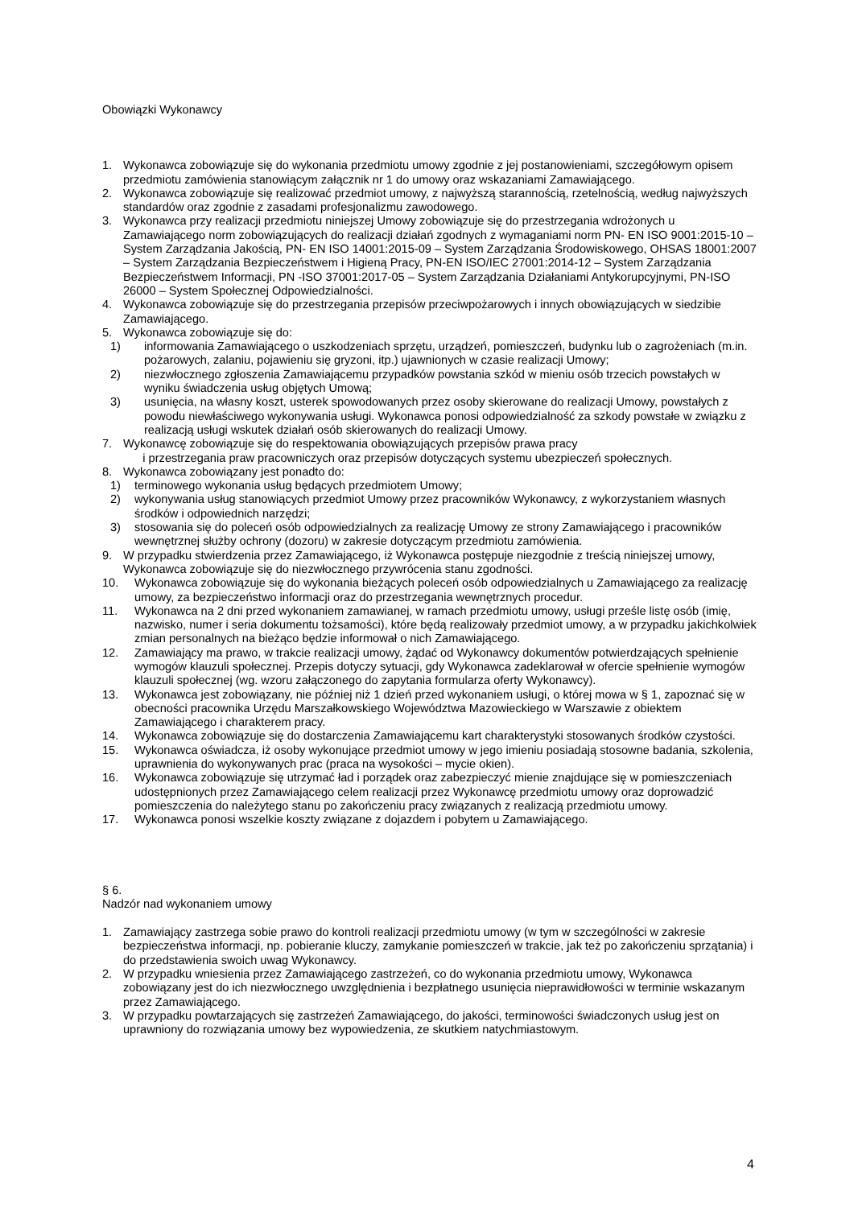Obowiązki Wykonawcy
1. Wykonawca zobowiązuje się do wykonania przedmiotu umowy zgodnie z jej postanowieniami, szczegółowym opisem przedmiotu zamówienia stanowiącym załącznik nr 1 do umowy oraz wskazaniami Zamawiającego.
2. Wykonawca zobowiązuje się realizować przedmiot umowy, z najwyższą starannością, rzetelnością, według najwyższych standardów oraz zgodnie z zasadami profesjonalizmu zawodowego.
3. Wykonawca przy realizacji przedmiotu niniejszej Umowy zobowiązuje się do przestrzegania wdrożonych u Zamawiającego norm zobowiązujących do realizacji działań zgodnych z wymaganiami norm PN- EN ISO 9001:2015-10 – System Zarządzania Jakością, PN- EN ISO 14001:2015-09 – System Zarządzania Środowiskowego, OHSAS 18001:2007 – System Zarządzania Bezpieczeństwem i Higieną Pracy, PN-EN ISO/IEC 27001:2014-12 – System Zarządzania Bezpieczeństwem Informacji, PN -ISO 37001:2017-05 – System Zarządzania Działaniami Antykorupcyjnymi, PN-ISO 26000 – System Społecznej Odpowiedzialności.
4. Wykonawca zobowiązuje się do przestrzegania przepisów przeciwpożarowych i innych obowiązujących w siedzibie Zamawiającego.
5. Wykonawca zobowiązuje się do:
1) informowania Zamawiającego o uszkodzeniach sprzętu, urządzeń, pomieszczeń, budynku lub o zagrożeniach (m.in. pożarowych, zalaniu, pojawieniu się gryzoni, itp.) ujawnionych w czasie realizacji Umowy;
2) niezwłocznego zgłoszenia Zamawiającemu przypadków powstania szkód w mieniu osób trzecich powstałych w wyniku świadczenia usług objętych Umową;
3) usunięcia, na własny koszt, usterek spowodowanych przez osoby skierowane do realizacji Umowy, powstałych z powodu niewłaściwego wykonywania usługi. Wykonawca ponosi odpowiedzialność za szkody powstałe w związku z realizacją usługi wskutek działań osób skierowanych do realizacji Umowy.
7. Wykonawcę zobowiązuje się do respektowania obowiązujących przepisów prawa pracy
i przestrzegania praw pracowniczych oraz przepisów dotyczących systemu ubezpieczeń społecznych.
8. Wykonawca zobowiązany jest ponadto do:
1) terminowego wykonania usług będących przedmiotem Umowy;
2) wykonywania usług stanowiących przedmiot Umowy przez pracowników Wykonawcy, z wykorzystaniem własnych środków i odpowiednich narzędzi;
3) stosowania się do poleceń osób odpowiedzialnych za realizację Umowy ze strony Zamawiającego i pracowników wewnętrznej służby ochrony (dozoru) w zakresie dotyczącym przedmiotu zamówienia.
9. W przypadku stwierdzenia przez Zamawiającego, iż Wykonawca postępuje niezgodnie z treścią niniejszej umowy, Wykonawca zobowiązuje się do niezwłocznego przywrócenia stanu zgodności.
10. Wykonawca zobowiązuje się do wykonania bieżących poleceń osób odpowiedzialnych u Zamawiającego za realizację umowy, za bezpieczeństwo informacji oraz do przestrzegania wewnętrznych procedur.
11. Wykonawca na 2 dni przed wykonaniem zamawianej, w ramach przedmiotu umowy, usługi prześle listę osób (imię, nazwisko, numer i seria dokumentu tożsamości), które będą realizowały przedmiot umowy, a w przypadku jakichkolwiek zmian personalnych na bieżąco będzie informował o nich Zamawiającego.
12. Zamawiający ma prawo, w trakcie realizacji umowy, żądać od Wykonawcy dokumentów potwierdzających spełnienie wymogów klauzuli społecznej. Przepis dotyczy sytuacji, gdy Wykonawca zadeklarował w ofercie spełnienie wymogów klauzuli społecznej (wg. wzoru załączonego do zapytania formularza oferty Wykonawcy).
13. Wykonawca jest zobowiązany, nie później niż 1 dzień przed wykonaniem usługi, o której mowa w § 1, zapoznać się w obecności pracownika Urzędu Marszałkowskiego Województwa Mazowieckiego w Warszawie z obiektem Zamawiającego i charakterem pracy.
14. Wykonawca zobowiązuje się do dostarczenia Zamawiającemu kart charakterystyki stosowanych środków czystości.
15. Wykonawca oświadcza, iż osoby wykonujące przedmiot umowy w jego imieniu posiadają stosowne badania, szkolenia, uprawnienia do wykonywanych prac (praca na wysokości – mycie okien).
16. Wykonawca zobowiązuje się utrzymać ład i porządek oraz zabezpieczyć mienie znajdujące się w pomieszczeniach udostępnionych przez Zamawiającego celem realizacji przez Wykonawcę przedmiotu umowy oraz doprowadzić pomieszczenia do należytego stanu po zakończeniu pracy związanych z realizacją przedmiotu umowy.
17. Wykonawca ponosi wszelkie koszty związane z dojazdem i pobytem u Zamawiającego.
§ 6.
Nadzór nad wykonaniem umowy
1. Zamawiający zastrzega sobie prawo do kontroli realizacji przedmiotu umowy (w tym w szczególności w zakresie bezpieczeństwa informacji, np. pobieranie kluczy, zamykanie pomieszczeń w trakcie, jak też po zakończeniu sprzątania) i do przedstawienia swoich uwag Wykonawcy.
2. W przypadku wniesienia przez Zamawiającego zastrzeżeń, co do wykonania przedmiotu umowy, Wykonawca zobowiązany jest do ich niezwłocznego uwzględnienia i bezpłatnego usunięcia nieprawidłowości w terminie wskazanym przez Zamawiającego.
3. W przypadku powtarzających się zastrzeżeń Zamawiającego, do jakości, terminowości świadczonych usług jest on uprawniony do rozwiązania umowy bez wypowiedzenia, ze skutkiem natychmiastowym.
4